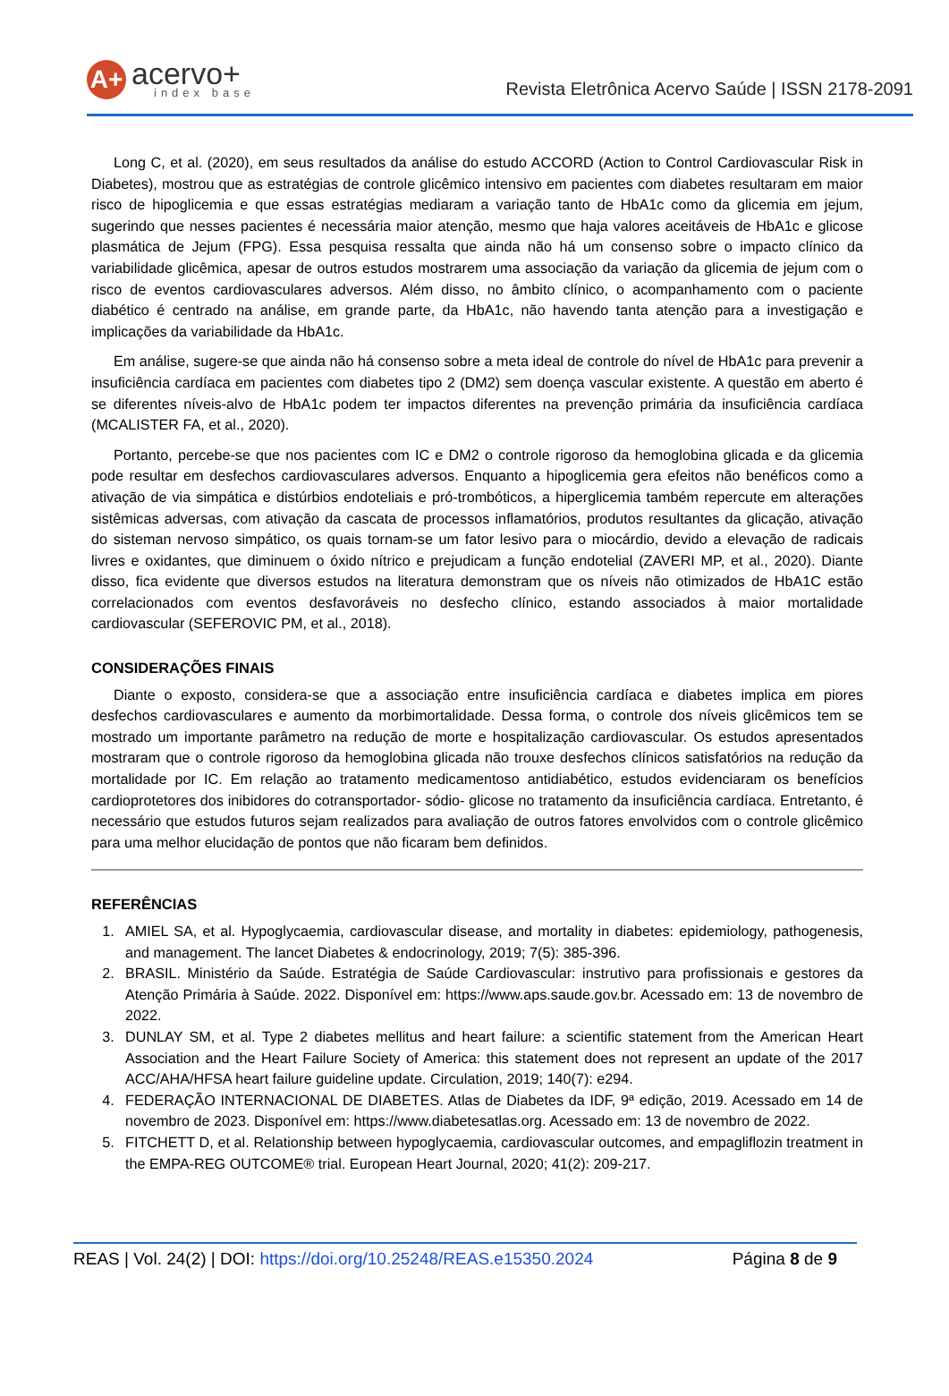A+
acervo+
index base
Revista Eletrônica Acervo Saúde | ISSN 2178-2091
Long C, et al. (2020), em seus resultados da análise do estudo ACCORD (Action to Control Cardiovascular Risk in Diabetes), mostrou que as estratégias de controle glicêmico intensivo em pacientes com diabetes resultaram em maior risco de hipoglicemia e que essas estratégias mediaram a variação tanto de HbA1c como da glicemia em jejum, sugerindo que nesses pacientes é necessária maior atenção, mesmo que haja valores aceitáveis de HbA1c e glicose plasmática de Jejum (FPG). Essa pesquisa ressalta que ainda não há um consenso sobre o impacto clínico da variabilidade glicêmica, apesar de outros estudos mostrarem uma associação da variação da glicemia de jejum com o risco de eventos cardiovasculares adversos. Além disso, no âmbito clínico, o acompanhamento com o paciente diabético é centrado na análise, em grande parte, da HbA1c, não havendo tanta atenção para a investigação e implicações da variabilidade da HbA1c.
Em análise, sugere-se que ainda não há consenso sobre a meta ideal de controle do nível de HbA1c para prevenir a insuficiência cardíaca em pacientes com diabetes tipo 2 (DM2) sem doença vascular existente. A questão em aberto é se diferentes níveis-alvo de HbA1c podem ter impactos diferentes na prevenção primária da insuficiência cardíaca (MCALISTER FA, et al., 2020).
Portanto, percebe-se que nos pacientes com IC e DM2 o controle rigoroso da hemoglobina glicada e da glicemia pode resultar em desfechos cardiovasculares adversos. Enquanto a hipoglicemia gera efeitos não benéficos como a ativação de via simpática e distúrbios endoteliais e pró-trombóticos, a hiperglicemia também repercute em alterações sistêmicas adversas, com ativação da cascata de processos inflamatórios, produtos resultantes da glicação, ativação do sisteman nervoso simpático, os quais tornam-se um fator lesivo para o miocárdio, devido a elevação de radicais livres e oxidantes, que diminuem o óxido nítrico e prejudicam a função endotelial (ZAVERI MP, et al., 2020). Diante disso, fica evidente que diversos estudos na literatura demonstram que os níveis não otimizados de HbA1C estão correlacionados com eventos desfavoráveis no desfecho clínico, estando associados à maior mortalidade cardiovascular (SEFEROVIC PM, et al., 2018).
CONSIDERAÇÕES FINAIS
Diante o exposto, considera-se que a associação entre insuficiência cardíaca e diabetes implica em piores desfechos cardiovasculares e aumento da morbimortalidade. Dessa forma, o controle dos níveis glicêmicos tem se mostrado um importante parâmetro na redução de morte e hospitalização cardiovascular. Os estudos apresentados mostraram que o controle rigoroso da hemoglobina glicada não trouxe desfechos clínicos satisfatórios na redução da mortalidade por IC. Em relação ao tratamento medicamentoso antidiabético, estudos evidenciaram os benefícios cardioprotetores dos inibidores do cotransportador- sódio- glicose no tratamento da insuficiência cardíaca. Entretanto, é necessário que estudos futuros sejam realizados para avaliação de outros fatores envolvidos com o controle glicêmico para uma melhor elucidação de pontos que não ficaram bem definidos.
REFERÊNCIAS
1. AMIEL SA, et al. Hypoglycaemia, cardiovascular disease, and mortality in diabetes: epidemiology, pathogenesis, and management. The lancet Diabetes & endocrinology, 2019; 7(5): 385-396.
2. BRASIL. Ministério da Saúde. Estratégia de Saúde Cardiovascular: instrutivo para profissionais e gestores da Atenção Primária à Saúde. 2022. Disponível em: https://www.aps.saude.gov.br. Acessado em: 13 de novembro de 2022.
3. DUNLAY SM, et al. Type 2 diabetes mellitus and heart failure: a scientific statement from the American Heart Association and the Heart Failure Society of America: this statement does not represent an update of the 2017 ACC/AHA/HFSA heart failure guideline update. Circulation, 2019; 140(7): e294.
4. FEDERAÇÃO INTERNACIONAL DE DIABETES. Atlas de Diabetes da IDF, 9ª edição, 2019. Acessado em 14 de novembro de 2023. Disponível em: https://www.diabetesatlas.org. Acessado em: 13 de novembro de 2022.
5. FITCHETT D, et al. Relationship between hypoglycaemia, cardiovascular outcomes, and empagliflozin treatment in the EMPA-REG OUTCOME® trial. European Heart Journal, 2020; 41(2): 209-217.
REAS | Vol. 24(2) | DOI: https://doi.org/10.25248/REAS.e15350.2024 Página 8 de 9